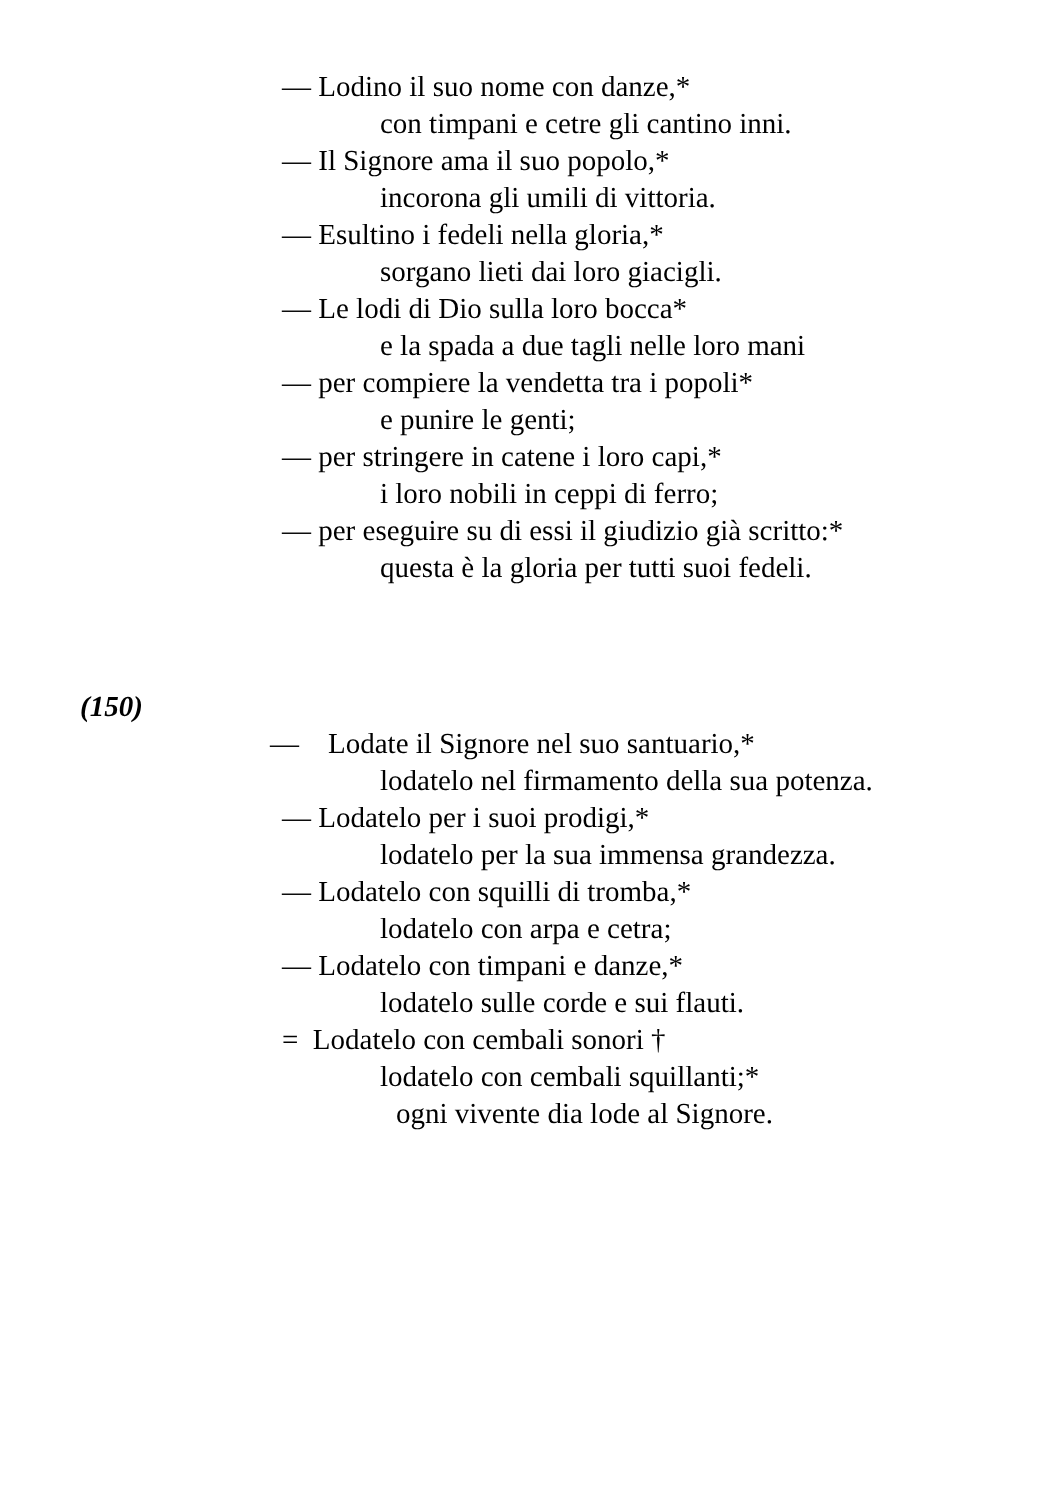— Lodino il suo nome con danze,*
con timpani e cetre gli cantino inni.
— Il Signore ama il suo popolo,*
incorona gli umili di vittoria.
— Esultino i fedeli nella gloria,*
sorgano lieti dai loro giacigli.
— Le lodi di Dio sulla loro bocca*
e la spada a due tagli nelle loro mani
— per compiere la vendetta tra i popoli*
e punire le genti;
— per stringere in catene i loro capi,*
i loro nobili in ceppi di ferro;
— per eseguire su di essi il giudizio già scritto:*
questa è la gloria per tutti suoi fedeli.
(150)
— Lodate il Signore nel suo santuario,*
lodatelo nel firmamento della sua potenza.
— Lodatelo per i suoi prodigi,*
lodatelo per la sua immensa grandezza.
— Lodatelo con squilli di tromba,*
lodatelo con arpa e cetra;
— Lodatelo con timpani e danze,*
lodatelo sulle corde e sui flauti.
= Lodatelo con cembali sonori †
lodatelo con cembali squillanti;*
ogni vivente dia lode al Signore.